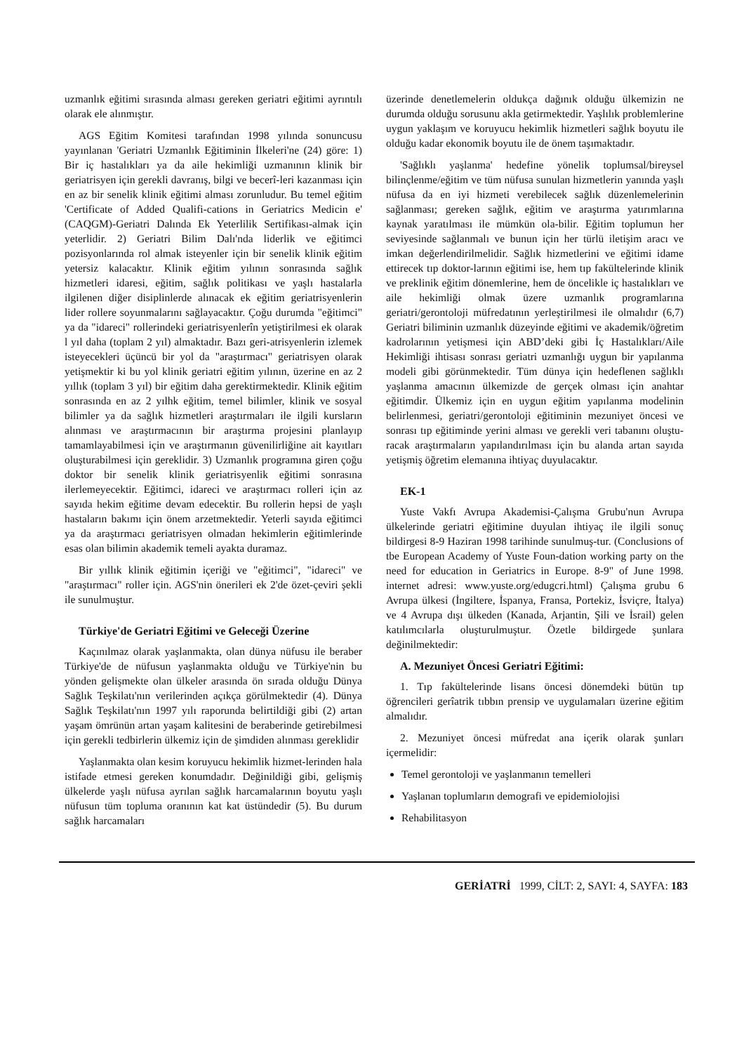uzmanlık eğitimi sırasında alması gereken geriatri eğitimi ayrıntılı olarak ele alınmıştır.
AGS Eğitim Komitesi tarafından 1998 yılında sonuncusu yayınlanan 'Geriatri Uzmanlık Eğitiminin İlkeleri'ne (24) göre: 1) Bir iç hastalıkları ya da aile hekimliği uzmanının klinik bir geriatrisyen için gerekli davranış, bilgi ve becerî-leri kazanması için en az bir senelik klinik eğitimi alması zorunludur. Bu temel eğitim 'Certificate of Added Qualifi-cations in Geriatrics Medicin e' (CAQGM)-Geriatri Dalında Ek Yeterlilik Sertifikası-almak için yeterlidir. 2) Geriatri Bilim Dalı'nda liderlik ve eğitimci pozisyonlarında rol almak isteyenler için bir senelik klinik eğitim yetersiz kalacaktır. Klinik eğitim yılının sonrasında sağlık hizmetleri idaresi, eğitim, sağlık politikası ve yaşlı hastalarla ilgilenen diğer disiplinlerde alınacak ek eğitim geriatrisyenlerin lider rollere soyunmalarını sağlayacaktır. Çoğu durumda "eğitimci" ya da "idareci" rollerindeki geriatrisyenlerîn yetiştirilmesi ek olarak l yıl daha (toplam 2 yıl) almaktadır. Bazı geri-atrisyenlerin izlemek isteyecekleri üçüncü bir yol da "araştırmacı" geriatrisyen olarak yetişmektir ki bu yol klinik geriatri eğitim yılının, üzerine en az 2 yıllık (toplam 3 yıl) bir eğitim daha gerektirmektedir. Klinik eğitim sonrasında en az 2 yılhk eğitim, temel bilimler, klinik ve sosyal bilimler ya da sağlık hizmetleri araştırmaları ile ilgili kursların alınması ve araştırmacının bir araştırma projesini planlayıp tamamlayabilmesi için ve araştırmanın güvenilirliğine ait kayıtları oluşturabilmesi için gereklidir. 3) Uzmanlık programına giren çoğu doktor bir senelik klinik geriatrisyenlik eğitimi sonrasına ilerlemeyecektir. Eğitimci, idareci ve araştırmacı rolleri için az sayıda hekim eğitime devam edecektir. Bu rollerin hepsi de yaşlı hastaların bakımı için önem arzetmektedir. Yeterli sayıda eğitimci ya da araştırmacı geriatrisyen olmadan hekimlerin eğitimlerinde esas olan bilimin akademik temeli ayakta duramaz.
Bir yıllık klinik eğitimin içeriği ve "eğitimci", "idareci" ve "araştırmacı" roller için. AGS'nin önerileri ek 2'de özet-çeviri şekli ile sunulmuştur.
Türkiye'de Geriatri Eğitimi ve Geleceği Üzerine
Kaçınılmaz olarak yaşlanmakta, olan dünya nüfusu ile beraber Türkiye'de de nüfusun yaşlanmakta olduğu ve Türkiye'nin bu yönden gelişmekte olan ülkeler arasında ön sırada olduğu Dünya Sağlık Teşkilatı'nın verilerinden açıkça görülmektedir (4). Dünya Sağlık Teşkilatı'nın 1997 yılı raporunda belirtildiği gibi (2) artan yaşam ömrünün artan yaşam kalitesini de beraberinde getirebilmesi için gerekli tedbirlerin ülkemiz için de şimdiden alınması gereklidir
Yaşlanmakta olan kesim koruyucu hekimlik hizmet-lerinden hala istifade etmesi gereken konumdadır. Değinildiği gibi, gelişmiş ülkelerde yaşlı nüfusa ayrılan sağlık harcamalarının boyutu yaşlı nüfusun tüm topluma oranının kat kat üstündedir (5). Bu durum sağlık harcamaları
üzerinde denetlemelerin oldukça dağınık olduğu ülkemizin ne durumda olduğu sorusunu akla getirmektedir. Yaşlılık problemlerine uygun yaklaşım ve koruyucu hekimlik hizmetleri sağlık boyutu ile olduğu kadar ekonomik boyutu ile de önem taşımaktadır.
'Sağlıklı yaşlanma' hedefine yönelik toplumsal/bireysel bilinçlenme/eğitim ve tüm nüfusa sunulan hizmetlerin yanında yaşlı nüfusa da en iyi hizmeti verebilecek sağlık düzenlemelerinin sağlanması; gereken sağlık, eğitim ve araştırma yatırımlarına kaynak yaratılması ile mümkün ola-bilir. Eğitim toplumun her seviyesinde sağlanmalı ve bunun için her türlü iletişim aracı ve imkan değerlendirilmelidir. Sağlık hizmetlerini ve eğitimi idame ettirecek tıp doktor-larının eğitimi ise, hem tıp fakültelerinde klinik ve preklinik eğitim dönemlerine, hem de öncelikle iç hastalıkları ve aile hekimliği olmak üzere uzmanlık programlarına geriatri/gerontoloji müfredatının yerleştirilmesi ile olmalıdır (6,7) Geriatri biliminin uzmanlık düzeyinde eğitimi ve akademik/öğretim kadrolarının yetişmesi için ABD’deki gibi İç Hastalıkları/Aile Hekimliği ihtisası sonrası geriatri uzmanlığı uygun bir yapılanma modeli gibi görünmektedir. Tüm dünya için hedeflenen sağlıklı yaşlanma amacının ülkemizde de gerçek olması için anahtar eğitimdir. Ülkemiz için en uygun eğitim yapılanma modelinin belirlenmesi, geriatri/gerontoloji eğitiminin mezuniyet öncesi ve sonrası tıp eğitiminde yerini alması ve gerekli veri tabanını oluştu-racak araştırmaların yapılandırılması için bu alanda artan sayıda yetişmiş öğretim elemanına ihtiyaç duyulacaktır.
EK-1
Yuste Vakfı Avrupa Akademisi-Çalışma Grubu'nun Avrupa ülkelerinde geriatri eğitimine duyulan ihtiyaç ile ilgili sonuç bildirgesi 8-9 Haziran 1998 tarihinde sunulmuş-tur. (Conclusions of tbe European Academy of Yuste Foun-dation working party on the need for education in Geriatrics in Europe. 8-9" of June 1998. internet adresi: www.yuste.org/edugcri.html) Çalışma grubu 6 Avrupa ülkesi (İngiltere, İspanya, Fransa, Portekiz, İsviçre, İtalya) ve 4 Avrupa dışı ülkeden (Kanada, Arjantin, Şili ve İsrail) gelen katılımcılarla oluşturulmuştur. Özetle bildirgede şunlara değinilmektedir:
A. Mezuniyet Öncesi Geriatri Eğitimi:
1. Tıp fakültelerinde lisans öncesi dönemdeki bütün tıp öğrencileri gerîatrik tıbbın prensip ve uygulamaları üzerine eğitim almalıdır.
2. Mezuniyet öncesi müfredat ana içerik olarak şunları içermelidir:
Temel gerontoloji ve yaşlanmanın temelleri
Yaşlanan toplumların demografi ve epidemiolojisi
Rehabilitasyon
GERİATRİ 1999, CİLT: 2, SAYI: 4, SAYFA: 183